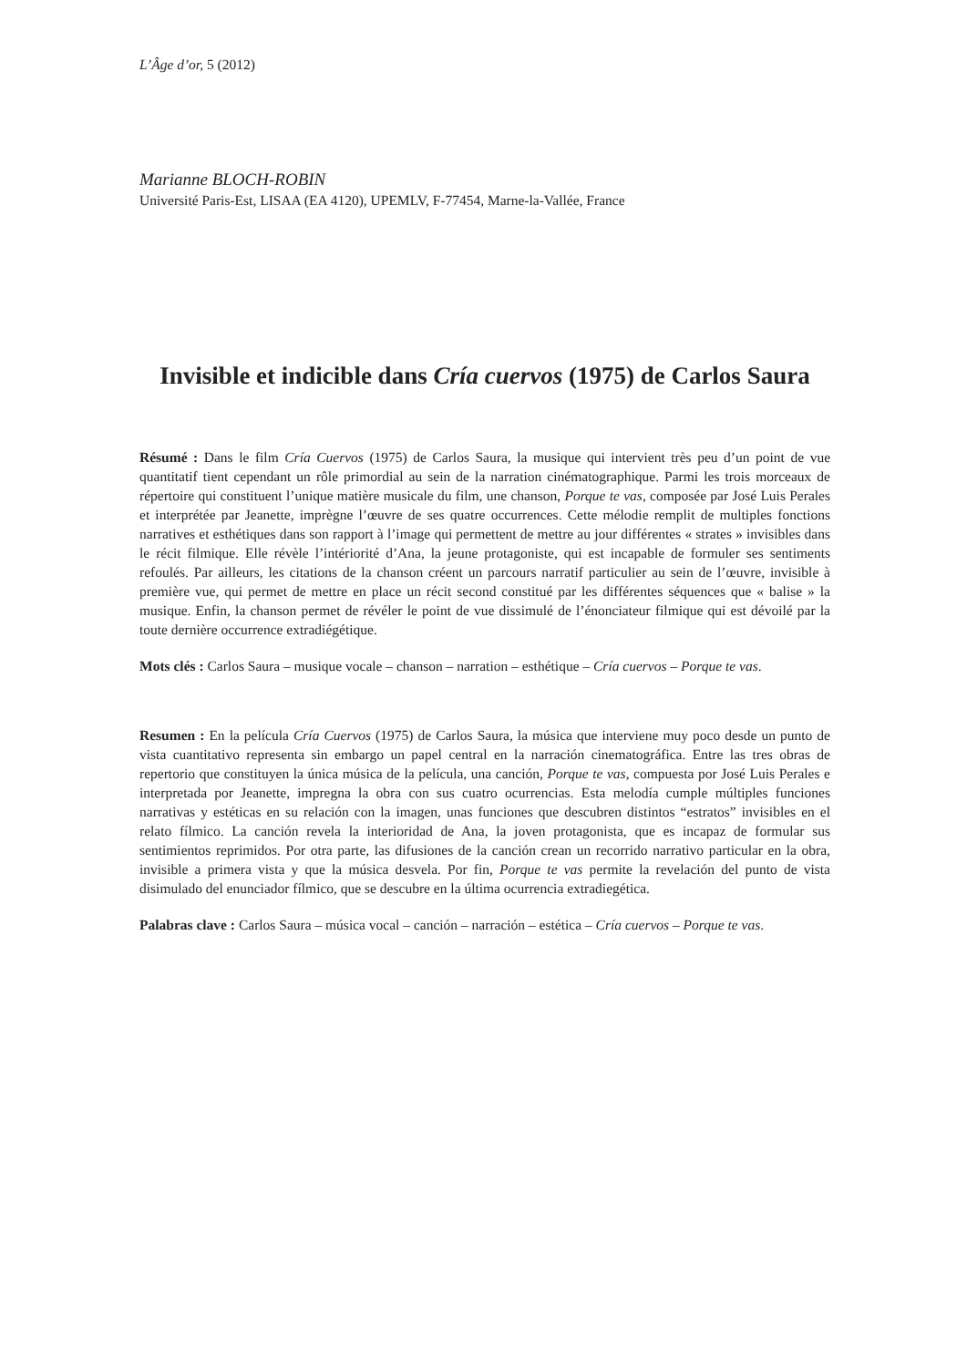L’Âge d’or, 5 (2012)
Marianne BLOCH-ROBIN
Université Paris-Est, LISAA (EA 4120), UPEMLV, F-77454, Marne-la-Vallée, France
Invisible et indicible dans Cría cuervos (1975) de Carlos Saura
Résumé : Dans le film Cría Cuervos (1975) de Carlos Saura, la musique qui intervient très peu d’un point de vue quantitatif tient cependant un rôle primordial au sein de la narration cinématographique. Parmi les trois morceaux de répertoire qui constituent l’unique matière musicale du film, une chanson, Porque te vas, composée par José Luis Perales et interprétée par Jeanette, imprègne l’œuvre de ses quatre occurrences. Cette mélodie remplit de multiples fonctions narratives et esthétiques dans son rapport à l’image qui permettent de mettre au jour différentes « strates » invisibles dans le récit filmique. Elle révèle l’intériorité d’Ana, la jeune protagoniste, qui est incapable de formuler ses sentiments refoulés. Par ailleurs, les citations de la chanson créent un parcours narratif particulier au sein de l’œuvre, invisible à première vue, qui permet de mettre en place un récit second constitué par les différentes séquences que « balise » la musique. Enfin, la chanson permet de révéler le point de vue dissimulé de l’énonciateur filmique qui est dévoilé par la toute dernière occurrence extradiégétique.
Mots clés : Carlos Saura – musique vocale – chanson – narration – esthétique – Cría cuervos – Porque te vas.
Resumen : En la película Cría Cuervos (1975) de Carlos Saura, la música que interviene muy poco desde un punto de vista cuantitativo representa sin embargo un papel central en la narración cinematográfica. Entre las tres obras de repertorio que constituyen la única música de la película, una canción, Porque te vas, compuesta por José Luis Perales e interpretada por Jeanette, impregna la obra con sus cuatro ocurrencias. Esta melodía cumple múltiples funciones narrativas y estéticas en su relación con la imagen, unas funciones que descubren distintos “estratos” invisibles en el relato fílmico. La canción revela la interioridad de Ana, la joven protagonista, que es incapaz de formular sus sentimientos reprimidos. Por otra parte, las difusiones de la canción crean un recorrido narrativo particular en la obra, invisible a primera vista y que la música desvela. Por fin, Porque te vas permite la revelación del punto de vista disimulado del enunciador fílmico, que se descubre en la última ocurrencia extradiegética.
Palabras clave : Carlos Saura – música vocal – canción – narración – estética – Cría cuervos – Porque te vas.